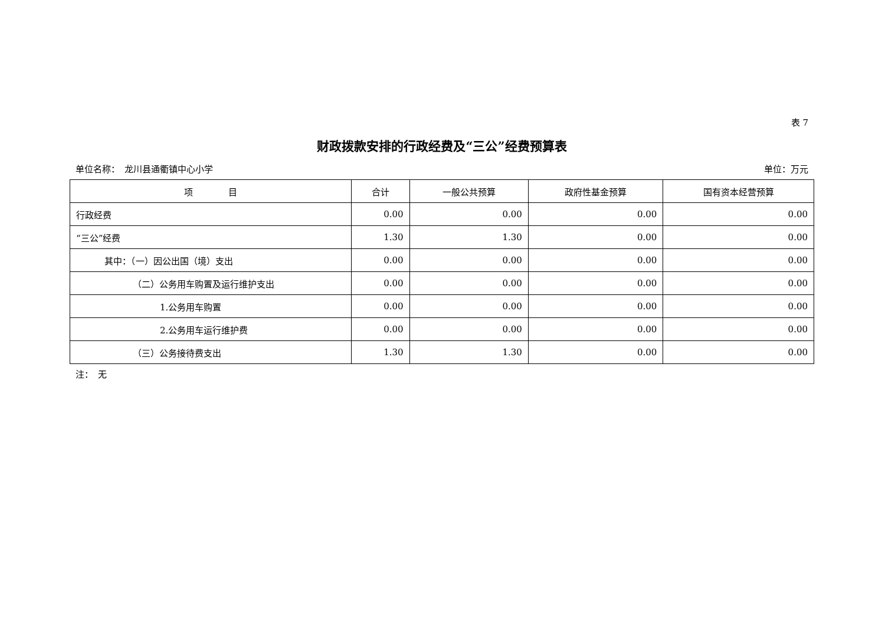表 7
财政拨款安排的行政经费及“三公”经费预算表
单位名称：　龙川县通衢镇中心小学 单位：万元
| 项 目 | 合计 | 一般公共预算 | 政府性基金预算 | 国有资本经营预算 |
| --- | --- | --- | --- | --- |
| 行政经费 | 0.00 | 0.00 | 0.00 | 0.00 |
| “三公”经费 | 1.30 | 1.30 | 0.00 | 0.00 |
| 其中：（一）因公出国（境）支出 | 0.00 | 0.00 | 0.00 | 0.00 |
| （二）公务用车购置及运行维护支出 | 0.00 | 0.00 | 0.00 | 0.00 |
| 1.公务用车购置 | 0.00 | 0.00 | 0.00 | 0.00 |
| 2.公务用车运行维护费 | 0.00 | 0.00 | 0.00 | 0.00 |
| （三）公务接待费支出 | 1.30 | 1.30 | 0.00 | 0.00 |
注：　无